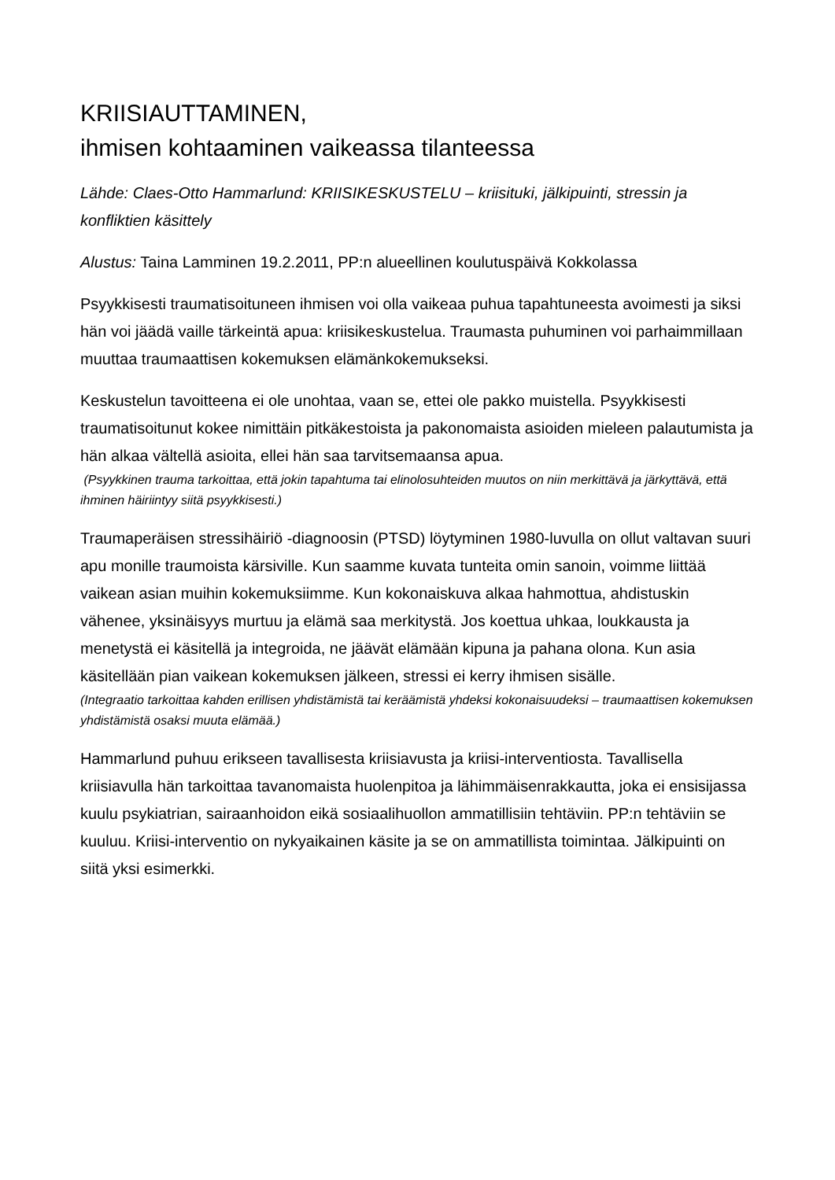KRIISIAUTTAMINEN,
ihmisen kohtaaminen vaikeassa tilanteessa
Lähde: Claes-Otto Hammarlund: KRIISIKESKUSTELU – kriisituki, jälkipuinti, stressin ja konfliktien käsittely
Alustus: Taina Lamminen 19.2.2011, PP:n alueellinen koulutuspäivä Kokkolassa
Psyykkisesti traumatisoituneen ihmisen voi olla vaikeaa puhua tapahtuneesta avoimesti ja siksi hän voi jäädä vaille tärkeintä apua: kriisikeskustelua. Traumasta puhuminen voi parhaimmillaan muuttaa traumaattisen kokemuksen elämänkokemukseksi.
Keskustelun tavoitteena ei ole unohtaa, vaan se, ettei ole pakko muistella. Psyykkisesti traumatisoitunut kokee nimittäin pitkäkestoista ja pakonomaista asioiden mieleen palautumista ja hän alkaa vältellä asioita, ellei hän saa tarvitsemaansa apua.
(Psyykkinen trauma tarkoittaa, että jokin tapahtuma tai elinolosuhteiden muutos on niin merkittävä ja järkyttävä, että ihminen häiriintyy siitä psyykkisesti.)
Traumaperäisen stressihäiriö -diagnoosin (PTSD) löytyminen 1980-luvulla on ollut valtavan suuri apu monille traumoista kärsiville. Kun saamme kuvata tunteita omin sanoin, voimme liittää vaikean asian muihin kokemuksiimme. Kun kokonaiskuva alkaa hahmottua, ahdistuskin vähenee, yksinäisyys murtuu ja elämä saa merkitystä. Jos koettua uhkaa, loukkausta ja menetystä ei käsitellä ja integroida, ne jäävät elämään kipuna ja pahana olona. Kun asia käsitellään pian vaikean kokemuksen jälkeen, stressi ei kerry ihmisen sisälle.
(Integraatio tarkoittaa kahden erillisen yhdistämistä tai keräämistä yhdeksi kokonaisuudeksi – traumaattisen kokemuksen yhdistämistä osaksi muuta elämää.)
Hammarlund puhuu erikseen tavallisesta kriisiavusta ja kriisi-interventiosta. Tavallisella kriisiavulla hän tarkoittaa tavanomaista huolenpitoa ja lähimmäisenrakkautta, joka ei ensisijassa kuulu psykiatrian, sairaanhoidon eikä sosiaalihuollon ammatillisiin tehtäviin. PP:n tehtäviin se kuuluu. Kriisi-interventio on nykyaikainen käsite ja se on ammatillista toimintaa. Jälkipuinti on siitä yksi esimerkki.